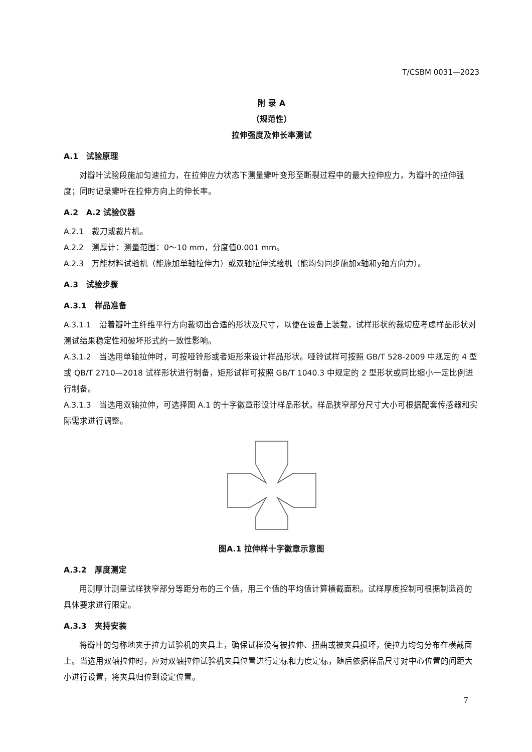T/CSBM 0031—2023
附 录 A
（规范性）
拉伸强度及伸长率测试
A.1　试验原理
对瓣叶试验段施加匀速拉力，在拉伸应力状态下测量瓣叶变形至断裂过程中的最大拉伸应力，为瓣叶的拉伸强度；同时记录瓣叶在拉伸方向上的伸长率。
A.2　A.2 试验仪器
A.2.1　裁刀或裁片机。
A.2.2　测厚计：测量范围：0～10 mm，分度值0.001 mm。
A.2.3　万能材料试验机（能施加单轴拉伸力）或双轴拉伸试验机（能均匀同步施加x轴和y轴方向力）。
A.3　试验步骤
A.3.1　样品准备
A.3.1.1　沿着瓣叶主纤维平行方向裁切出合适的形状及尺寸，以便在设备上装载，试样形状的裁切应考虑样品形状对测试结果稳定性和破坏形式的一致性影响。
A.3.1.2　当选用单轴拉伸时，可按哑铃形或者矩形来设计样品形状。哑铃试样可按照 GB/T 528-2009 中规定的 4 型或 QB/T 2710—2018 试样形状进行制备，矩形试样可按照 GB/T 1040.3 中规定的 2 型形状或同比缩小一定比例进行制备。
A.3.1.3　当选用双轴拉伸，可选择图 A.1 的十字徽章形设计样品形状。样品狭窄部分尺寸大小可根据配套传感器和实际需求进行调整。
图A.1 拉伸样十字徽章示意图
A.3.2　厚度测定
用测厚计测量试样狭窄部分等距分布的三个值，用三个值的平均值计算横截面积。试样厚度控制可根据制造商的具体要求进行限定。
A.3.3　夹持安装
将瓣叶的匀称地夹于拉力试验机的夹具上，确保试样没有被拉伸、扭曲或被夹具损坏，使拉力均匀分布在横截面上。当选用双轴拉伸时，应对双轴拉伸试验机夹具位置进行定标和力度定标，随后依据样品尺寸对中心位置的间距大小进行设置，将夹具归位到设定位置。
7